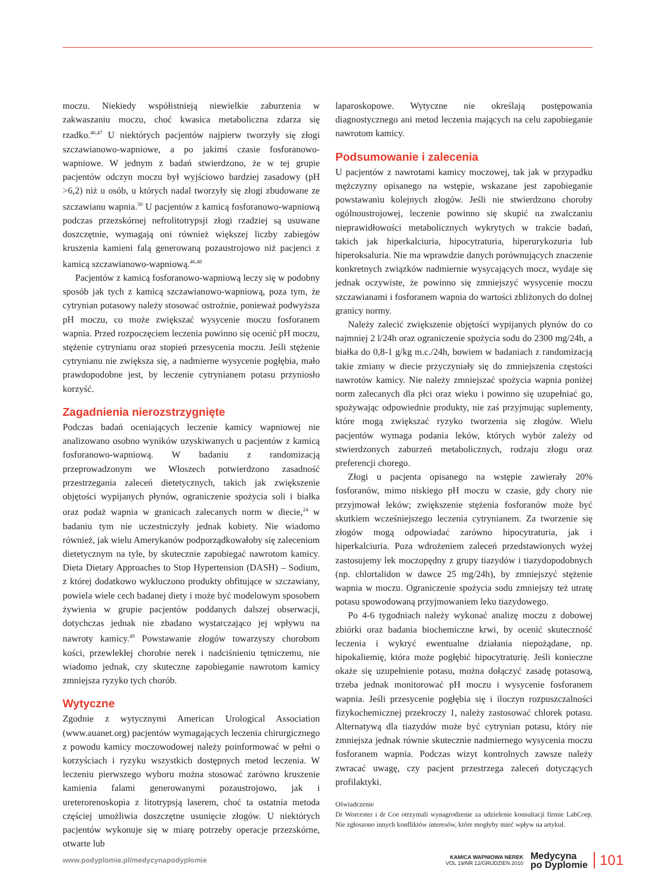moczu. Niekiedy współistnieją niewielkie zaburzenia w zakwaszaniu moczu, choć kwasica metaboliczna zdarza się rzadko.<sup>46,47</sup> U niektórych pacjentów najpierw tworzyły się złogi szczawianowo-wapniowe, a po jakimś czasie fosforanowo-wapniowe. W jednym z badań stwierdzono, że w tej grupie pacjentów odczyn moczu był wyjściowo bardziej zasadowy (pH >6,2) niż u osób, u których nadal tworzyły się złogi zbudowane ze szczawianu wapnia.<sup>30</sup> U pacjentów z kamicą fosforanowo-wapniową podczas przezskórnej nefrolitotrypsji złogi rzadziej są usuwane doszczętnie, wymagają oni również większej liczby zabiegów kruszenia kamieni falą generowaną pozaustrojowo niż pacjenci z kamicą szczawianowo-wapniową.<sup>46,48</sup>
Pacjentów z kamicą fosforanowo-wapniową leczy się w podobny sposób jak tych z kamicą szczawianowo-wapniową, poza tym, że cytrynian potasowy należy stosować ostrożnie, ponieważ podwyższa pH moczu, co może zwiększać wysycenie moczu fosforanem wapnia. Przed rozpoczęciem leczenia powinno się ocenić pH moczu, stężenie cytrynianu oraz stopień przesycenia moczu. Jeśli stężenie cytrynianu nie zwiększa się, a nadmierne wysycenie pogłębia, mało prawdopodobne jest, by leczenie cytrynianem potasu przyniosło korzyść.
Zagadnienia nierozstrzygnięte
Podczas badań oceniających leczenie kamicy wapniowej nie analizowano osobno wyników uzyskiwanych u pacjentów z kamicą fosforanowo-wapniową. W badaniu z randomizacją przeprowadzonym we Włoszech potwierdzono zasadność przestrzegania zaleceń dietetycznych, takich jak zwiększenie objętości wypijanych płynów, ograniczenie spożycia soli i białka oraz podaż wapnia w granicach zalecanych norm w diecie,<sup>24</sup> w badaniu tym nie uczestniczyły jednak kobiety. Nie wiadomo również, jak wielu Amerykanów podporządkowałoby się zaleceniom dietetycznym na tyle, by skutecznie zapobiegać nawrotom kamicy. Dieta Dietary Approaches to Stop Hypertension (DASH) – Sodium, z której dodatkowo wykluczono produkty obfitujące w szczawiany, powiela wiele cech badanej diety i może być modelowym sposobem żywienia w grupie pacjentów poddanych dalszej obserwacji, dotychczas jednak nie zbadano wystarczająco jej wpływu na nawroty kamicy.<sup>49</sup> Powstawanie złogów towarzyszy chorobom kości, przewlekłej chorobie nerek i nadciśnieniu tętniczemu, nie wiadomo jednak, czy skuteczne zapobieganie nawrotom kamicy zmniejsza ryzyko tych chorób.
Wytyczne
Zgodnie z wytycznymi American Urological Association (www.auanet.org) pacjentów wymagających leczenia chirurgicznego z powodu kamicy moczowodowej należy poinformować w pełni o korzyściach i ryzyku wszystkich dostępnych metod leczenia. W leczeniu pierwszego wyboru można stosować zarówno kruszenie kamienia falami generowanymi pozaustrojowo, jak i ureterorenoskopia z litotrypsją laserem, choć ta ostatnia metoda częściej umożliwia doszczętne usunięcie złogów. U niektórych pacjentów wykonuje się w miarę potrzeby operacje przezskórne, otwarte lub
laparoskopowe. Wytyczne nie określają postępowania diagnostycznego ani metod leczenia mających na celu zapobieganie nawrotom kamicy.
Podsumowanie i zalecenia
U pacjentów z nawrotami kamicy moczowej, tak jak w przypadku mężczyzny opisanego na wstępie, wskazane jest zapobieganie powstawaniu kolejnych złogów. Jeśli nie stwierdzono choroby ogólnoustrojowej, leczenie powinno się skupić na zwalczaniu nieprawidłowości metabolicznych wykrytych w trakcie badań, takich jak hiperkalciuria, hipocytraturia, hiperurykozuria lub hiperoksaluria. Nie ma wprawdzie danych porównujących znaczenie konkretnych związków nadmiernie wysycających mocz, wydaje się jednak oczywiste, że powinno się zmniejszyć wysycenie moczu szczawianami i fosforanem wapnia do wartości zbliżonych do dolnej granicy normy.
Należy zalecić zwiększenie objętości wypijanych płynów do co najmniej 2 l/24h oraz ograniczenie spożycia sodu do 2300 mg/24h, a białka do 0,8-1 g/kg m.c./24h, bowiem w badaniach z randomizacją takie zmiany w diecie przyczyniały się do zmniejszenia częstości nawrotów kamicy. Nie należy zmniejszać spożycia wapnia poniżej norm zalecanych dla płci oraz wieku i powinno się uzupełniać go, spożywając odpowiednie produkty, nie zaś przyjmując suplementy, które mogą zwiększać ryzyko tworzenia się złogów. Wielu pacjentów wymaga podania leków, których wybór zależy od stwierdzonych zaburzeń metabolicznych, rodzaju złogu oraz preferencji chorego.
Złogi u pacjenta opisanego na wstępie zawierały 20% fosforanów, mimo niskiego pH moczu w czasie, gdy chory nie przyjmował leków; zwiększenie stężenia fosforanów może być skutkiem wcześniejszego leczenia cytrynianem. Za tworzenie się złogów mogą odpowiadać zarówno hipocytraturia, jak i hiperkalciuria. Poza wdrożeniem zaleceń przedstawionych wyżej zastosujemy lek moczopędny z grupy tiazydów i tiazydopodobnych (np. chlortalidon w dawce 25 mg/24h), by zmniejszyć stężenie wapnia w moczu. Ograniczenie spożycia sodu zmniejszy też utratę potasu spowodowaną przyjmowaniem leku tiazydowego.
Po 4-6 tygodniach należy wykonać analizę moczu z dobowej zbiórki oraz badania biochemiczne krwi, by ocenić skuteczność leczenia i wykryć ewentualne działania niepożądane, np. hipokaliemię, która może pogłębić hipocytraturię. Jeśli konieczne okaże się uzupełnienie potasu, można dołączyć zasadę potasową, trzeba jednak monitorować pH moczu i wysycenie fosforanem wapnia. Jeśli przesycenie pogłębia się i iloczyn rozpuszczalności fizykochemicznej przekroczy 1, należy zastosować chlorek potasu. Alternatywą dla tiazydów może być cytrynian potasu, który nie zmniejsza jednak równie skutecznie nadmiernego wysycenia moczu fosforanem wapnia. Podczas wizyt kontrolnych zawsze należy zwracać uwagę, czy pacjent przestrzega zaleceń dotyczących profilaktyki.
Oświadczenie
Dr Worcester i dr Coe otrzymali wynagrodzenie za udzielenie konsultacji firmie LabCorp. Nie zgłoszono innych konfliktów interesów, które mogłyby mieć wpływ na artykuł.
www.podyplomie.pl/medycynapodyplomie
KAMICA WAPNIOWA NEREK
VOL 19/NR 12/GRUDZIEŃ 2010
Medycyna
po Dyplomie
101